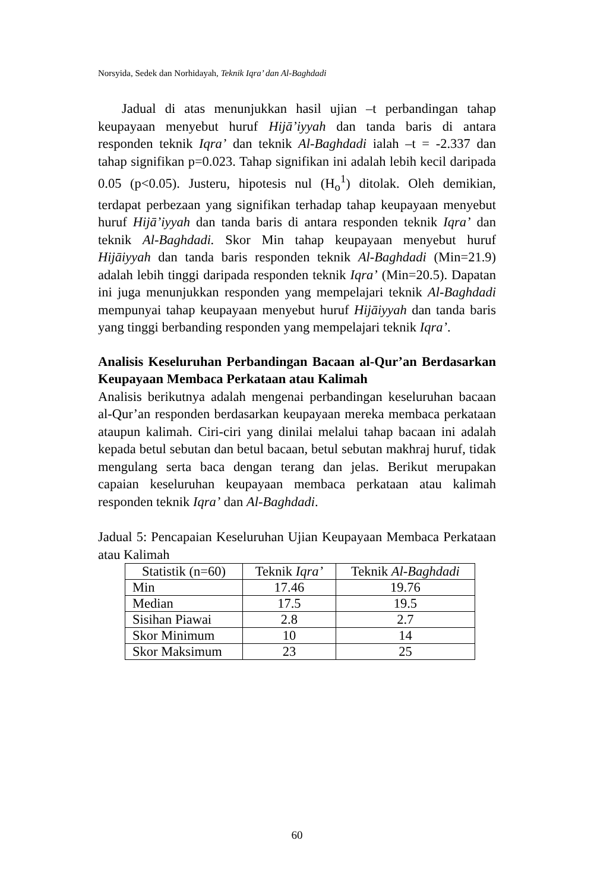Norsyida, Sedek dan Norhidayah, Teknik Iqra’ dan Al-Baghdadi
Jadual di atas menunjukkan hasil ujian –t perbandingan tahap keupayaan menyebut huruf Hijā’iyyah dan tanda baris di antara responden teknik Iqra’ dan teknik Al-Baghdadi ialah –t = -2.337 dan tahap signifikan p=0.023. Tahap signifikan ini adalah lebih kecil daripada 0.05 (p<0.05). Justeru, hipotesis nul (H<sub>o</sub><sup>1</sup>) ditolak. Oleh demikian, terdapat perbezaan yang signifikan terhadap tahap keupayaan menyebut huruf Hijā’iyyah dan tanda baris di antara responden teknik Iqra’ dan teknik Al-Baghdadi. Skor Min tahap keupayaan menyebut huruf Hijāiyyah dan tanda baris responden teknik Al-Baghdadi (Min=21.9) adalah lebih tinggi daripada responden teknik Iqra’ (Min=20.5). Dapatan ini juga menunjukkan responden yang mempelajari teknik Al-Baghdadi mempunyai tahap keupayaan menyebut huruf Hijāiyyah dan tanda baris yang tinggi berbanding responden yang mempelajari teknik Iqra’.
Analisis Keseluruhan Perbandingan Bacaan al-Qur’an Berdasarkan Keupayaan Membaca Perkataan atau Kalimah
Analisis berikutnya adalah mengenai perbandingan keseluruhan bacaan al-Qur’an responden berdasarkan keupayaan mereka membaca perkataan ataupun kalimah. Ciri-ciri yang dinilai melalui tahap bacaan ini adalah kepada betul sebutan dan betul bacaan, betul sebutan makhraj huruf, tidak mengulang serta baca dengan terang dan jelas. Berikut merupakan capaian keseluruhan keupayaan membaca perkataan atau kalimah responden teknik Iqra’ dan Al-Baghdadi.
Jadual 5: Pencapaian Keseluruhan Ujian Keupayaan Membaca Perkataan atau Kalimah
| Statistik (n=60) | Teknik Iqra’ | Teknik Al-Baghdadi |
| --- | --- | --- |
| Min | 17.46 | 19.76 |
| Median | 17.5 | 19.5 |
| Sisihan Piawai | 2.8 | 2.7 |
| Skor Minimum | 10 | 14 |
| Skor Maksimum | 23 | 25 |
60